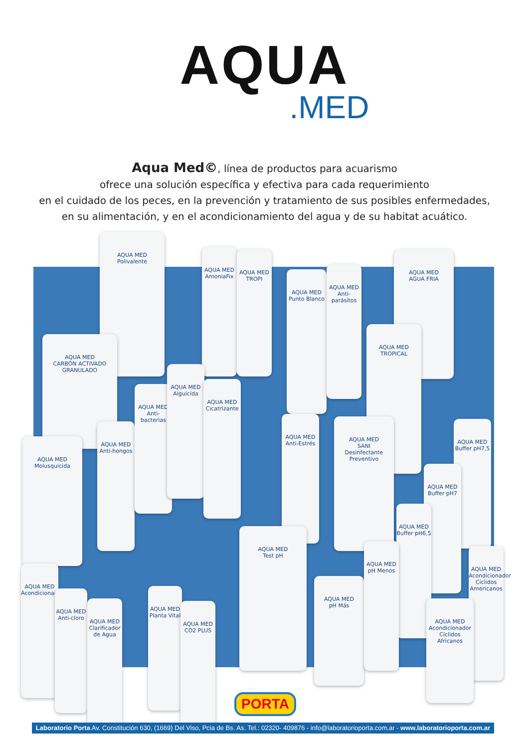AQUA
.MED
Aqua Med©, línea de productos para acuarismo
ofrece una solución específica y efectiva para cada requerimiento
en el cuidado de los peces, en la prevención y tratamiento de sus posibles enfermedades,
en su alimentación, y en el acondicionamiento del agua y de su habitat acuático.
AQUA MED
Polivalente
AQUA MED
CARBÓN ACTIVADO GRANULADO
AQUA MED
AmoniaFix
AQUA MED
TROPI
AQUA MED
Punto Blanco
AQUA MED
Anti-parásitos
AQUA MED
AGUA FRIA
AQUA MED
TROPICAL
AQUA MED
Molusquicida
AQUA MED
Anti-hongos
AQUA MED
Anti-bacterias
AQUA MED
Alguicida
AQUA MED
Cicatrizante
AQUA MED
Anti-Estrés
AQUA MED
SANI
Desinfectante Preventivo
AQUA MED
Buffer pH7,5
AQUA MED
Buffer pH7
AQUA MED
Buffer pH6,5
AQUA MED
Test pH
AQUA MED
pH Más
AQUA MED
pH Menos
AQUA MED
Acondicionador Cíclidos Americanos
AQUA MED
Acondicionador Cíclidos Africanos
AQUA MED
Acondicionador
AQUA MED
Anti-cloro
AQUA MED
Clarificador de Agua
AQUA MED
Planta Vital
AQUA MED
CO2 PLUS
PORTA
Laboratorio Porta Av. Constitución 630, (1669) Del Viso, Pcia de Bs. As. Tel.: 02320- 409876 - info@laboratorioporta.com.ar - www.laboratorioporta.com.ar